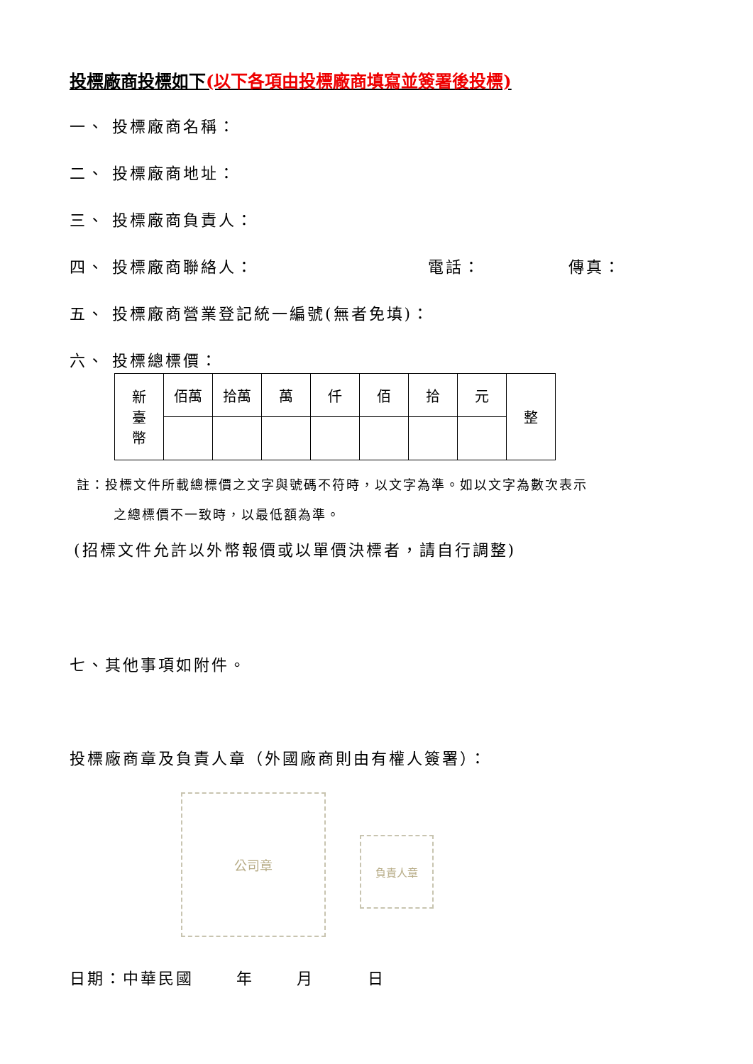投標廠商投標如下(以下各項由投標廠商填寫並簽署後投標)
一、 投標廠商名稱：
二、 投標廠商地址：
三、 投標廠商負責人：
四、 投標廠商聯絡人： 電話： 傳真：
五、 投標廠商營業登記統一編號(無者免填)：
六、 投標總標價：
| 新 臺 幣 | 佰萬 | 拾萬 | 萬 | 仟 | 佰 | 拾 | 元 | 整 |
註：投標文件所載總標價之文字與號碼不符時，以文字為準。如以文字為數次表示
之總標價不一致時，以最低額為準。
(招標文件允許以外幣報價或以單價決標者，請自行調整)
七、其他事項如附件。
投標廠商章及負責人章（外國廠商則由有權人簽署）：
公司章
負責人章
日期：中華民國　　 年　　 月　　　日